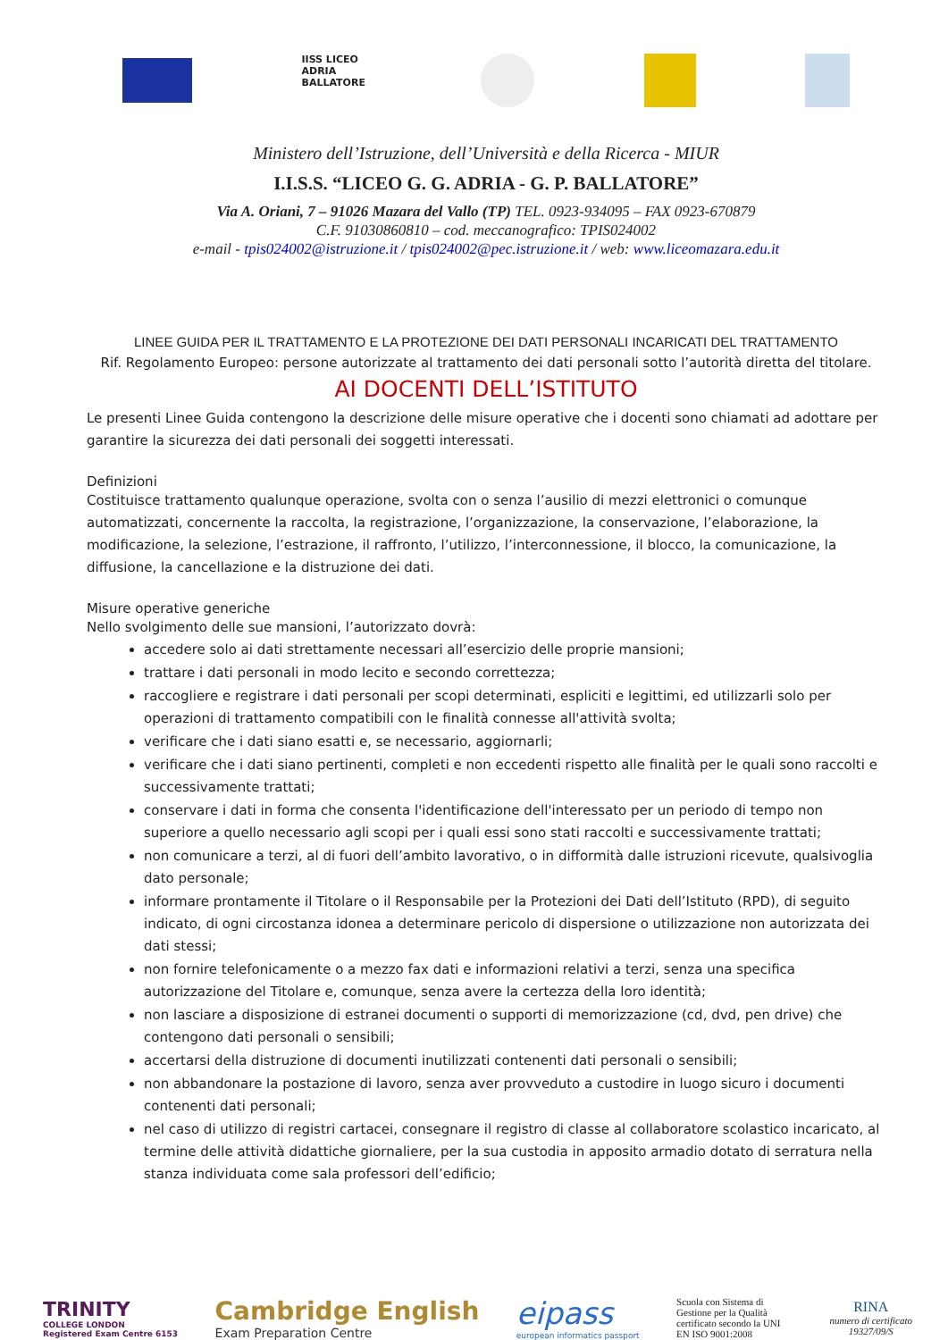IISS LICEO ADRIA BALLATORE
Ministero dell’Istruzione, dell’Università e della Ricerca - MIUR
I.I.S.S. “LICEO G. G. ADRIA - G. P. BALLATORE”
Via A. Oriani, 7 – 91026 Mazara del Vallo (TP) TEL. 0923-934095 – FAX 0923-670879
C.F. 91030860810 – cod. meccanografico: TPIS024002
e-mail - tpis024002@istruzione.it / tpis024002@pec.istruzione.it / web: www.liceomazara.edu.it
LINEE GUIDA PER IL TRATTAMENTO E LA PROTEZIONE DEI DATI PERSONALI INCARICATI DEL TRATTAMENTO
Rif. Regolamento Europeo: persone autorizzate al trattamento dei dati personali sotto l’autorità diretta del titolare.
AI DOCENTI DELL’ISTITUTO
Le presenti Linee Guida contengono la descrizione delle misure operative che i docenti sono chiamati ad adottare per garantire la sicurezza dei dati personali dei soggetti interessati.
Definizioni
Costituisce trattamento qualunque operazione, svolta con o senza l’ausilio di mezzi elettronici o comunque automatizzati, concernente la raccolta, la registrazione, l’organizzazione, la conservazione, l’elaborazione, la modificazione, la selezione, l’estrazione, il raffronto, l’utilizzo, l’interconnessione, il blocco, la comunicazione, la diffusione, la cancellazione e la distruzione dei dati.
Misure operative generiche
Nello svolgimento delle sue mansioni, l’autorizzato dovrà:
accedere solo ai dati strettamente necessari all’esercizio delle proprie mansioni;
trattare i dati personali in modo lecito e secondo correttezza;
raccogliere e registrare i dati personali per scopi determinati, espliciti e legittimi, ed utilizzarli solo per operazioni di trattamento compatibili con le finalità connesse all'attività svolta;
verificare che i dati siano esatti e, se necessario, aggiornarli;
verificare che i dati siano pertinenti, completi e non eccedenti rispetto alle finalità per le quali sono raccolti e successivamente trattati;
conservare i dati in forma che consenta l'identificazione dell'interessato per un periodo di tempo non superiore a quello necessario agli scopi per i quali essi sono stati raccolti e successivamente trattati;
non comunicare a terzi, al di fuori dell’ambito lavorativo, o in difformità dalle istruzioni ricevute, qualsivoglia dato personale;
informare prontamente il Titolare o il Responsabile per la Protezioni dei Dati dell’Istituto (RPD), di seguito indicato, di ogni circostanza idonea a determinare pericolo di dispersione o utilizzazione non autorizzata dei dati stessi;
non fornire telefonicamente o a mezzo fax dati e informazioni relativi a terzi, senza una specifica autorizzazione del Titolare e, comunque, senza avere la certezza della loro identità;
non lasciare a disposizione di estranei documenti o supporti di memorizzazione (cd, dvd, pen drive) che contengono dati personali o sensibili;
accertarsi della distruzione di documenti inutilizzati contenenti dati personali o sensibili;
non abbandonare la postazione di lavoro, senza aver provveduto a custodire in luogo sicuro i documenti contenenti dati personali;
nel caso di utilizzo di registri cartacei, consegnare il registro di classe al collaboratore scolastico incaricato, al termine delle attività didattiche giornaliere, per la sua custodia in apposito armadio dotato di serratura nella stanza individuata come sala professori dell’edificio;
TRINITY
COLLEGE LONDON
Registered Exam Centre 6153
Cambridge English
Exam Preparation Centre
eipass
european informatics passport
Scuola con Sistema di Gestione per la Qualità certificato secondo la UNI EN ISO 9001:2008
RINA
numero di certificato
19327/09/S